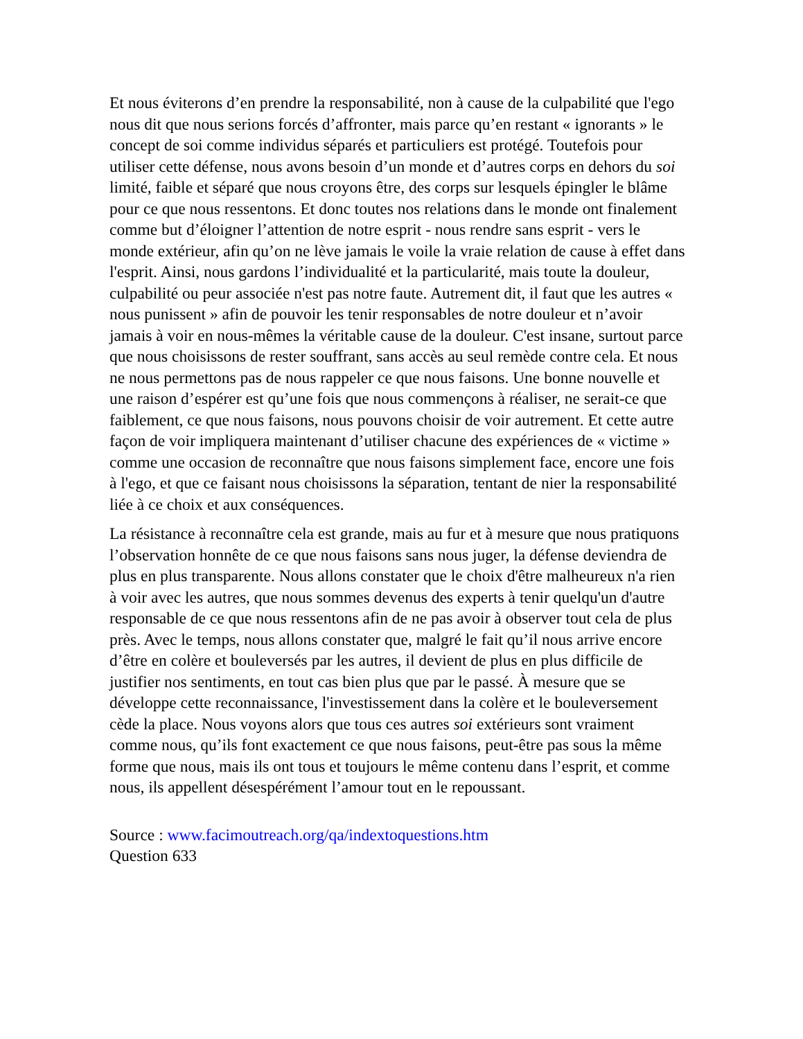Et nous éviterons d’en prendre la responsabilité, non à cause de la culpabilité que l'ego nous dit que nous serions forcés d’affronter, mais parce qu’en restant « ignorants » le concept de soi comme individus séparés et particuliers est protégé. Toutefois pour utiliser cette défense, nous avons besoin d’un monde et d’autres corps en dehors du soi limité, faible et séparé que nous croyons être, des corps sur lesquels épingler le blâme pour ce que nous ressentons. Et donc toutes nos relations dans le monde ont finalement comme but d’éloigner l’attention de notre esprit - nous rendre sans esprit - vers le monde extérieur, afin qu’on ne lève jamais le voile la vraie relation de cause à effet dans l'esprit. Ainsi, nous gardons l’individualité et la particularité, mais toute la douleur, culpabilité ou peur associée n'est pas notre faute. Autrement dit, il faut que les autres « nous punissent » afin de pouvoir les tenir responsables de notre douleur et n’avoir jamais à voir en nous-mêmes la véritable cause de la douleur. C'est insane, surtout parce que nous choisissons de rester souffrant, sans accès au seul remède contre cela. Et nous ne nous permettons pas de nous rappeler ce que nous faisons. Une bonne nouvelle et une raison d’espérer est qu’une fois que nous commençons à réaliser, ne serait-ce que faiblement, ce que nous faisons, nous pouvons choisir de voir autrement. Et cette autre façon de voir impliquera maintenant d’utiliser chacune des expériences de « victime » comme une occasion de reconnaître que nous faisons simplement face, encore une fois à l'ego, et que ce faisant nous choisissons la séparation, tentant de nier la responsabilité liée à ce choix et aux conséquences.
La résistance à reconnaître cela est grande, mais au fur et à mesure que nous pratiquons l’observation honnête de ce que nous faisons sans nous juger, la défense deviendra de plus en plus transparente. Nous allons constater que le choix d'être malheureux n'a rien à voir avec les autres, que nous sommes devenus des experts à tenir quelqu'un d'autre responsable de ce que nous ressentons afin de ne pas avoir à observer tout cela de plus près. Avec le temps, nous allons constater que, malgré le fait qu’il nous arrive encore d’être en colère et bouleversés par les autres, il devient de plus en plus difficile de justifier nos sentiments, en tout cas bien plus que par le passé. À mesure que se développe cette reconnaissance, l'investissement dans la colère et le bouleversement cède la place. Nous voyons alors que tous ces autres soi extérieurs sont vraiment comme nous, qu’ils font exactement ce que nous faisons, peut-être pas sous la même forme que nous, mais ils ont tous et toujours le même contenu dans l’esprit, et comme nous, ils appellent désespérément l’amour tout en le repoussant.
Source : www.facimoutreach.org/qa/indextoquestions.htm
Question 633